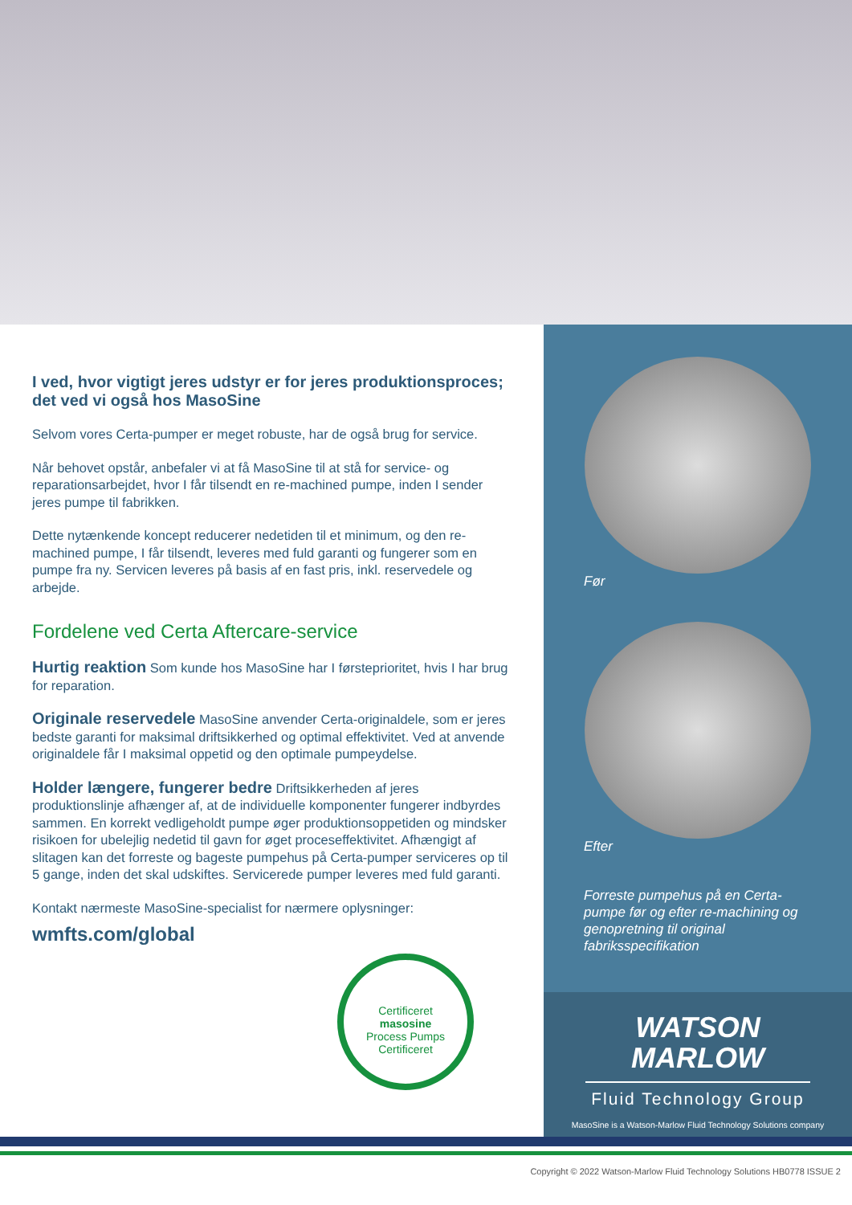I ved, hvor vigtigt jeres udstyr er for jeres produktionsproces; det ved vi også hos MasoSine
Selvom vores Certa-pumper er meget robuste, har de også brug for service.
Når behovet opstår, anbefaler vi at få MasoSine til at stå for service- og reparationsarbejdet, hvor I får tilsendt en re-machined pumpe, inden I sender jeres pumpe til fabrikken.
Dette nytænkende koncept reducerer nedetiden til et minimum, og den re-machined pumpe, I får tilsendt, leveres med fuld garanti og fungerer som en pumpe fra ny. Servicen leveres på basis af en fast pris, inkl. reservedele og arbejde.
Fordelene ved Certa Aftercare-service
Hurtig reaktion Som kunde hos MasoSine har I førsteprioritet, hvis I har brug for reparation.
Originale reservedele MasoSine anvender Certa-originaldele, som er jeres bedste garanti for maksimal driftsikkerhed og optimal effektivitet. Ved at anvende originaldele får I maksimal oppetid og den optimale pumpeydelse.
Holder længere, fungerer bedre Driftsikkerheden af jeres produktionslinje afhænger af, at de individuelle komponenter fungerer indbyrdes sammen. En korrekt vedligeholdt pumpe øger produktionsoppetiden og mindsker risikoen for ubelejlig nedetid til gavn for øget proceseffektivitet. Afhængigt af slitagen kan det forreste og bageste pumpehus på Certa-pumper serviceres op til 5 gange, inden det skal udskiftes. Servicerede pumper leveres med fuld garanti.
Kontakt nærmeste MasoSine-specialist for nærmere oplysninger:
wmfts.com/global
Certificeret
masosine
Process Pumps
Certificeret
Før
Efter
Forreste pumpehus på en Certa-pumpe før og efter re-machining og genopretning til original fabriksspecifikation
WATSON
MARLOW
Fluid Technology Group
MasoSine is a Watson-Marlow Fluid Technology Solutions company
Copyright © 2022 Watson-Marlow Fluid Technology Solutions HB0778 ISSUE 2